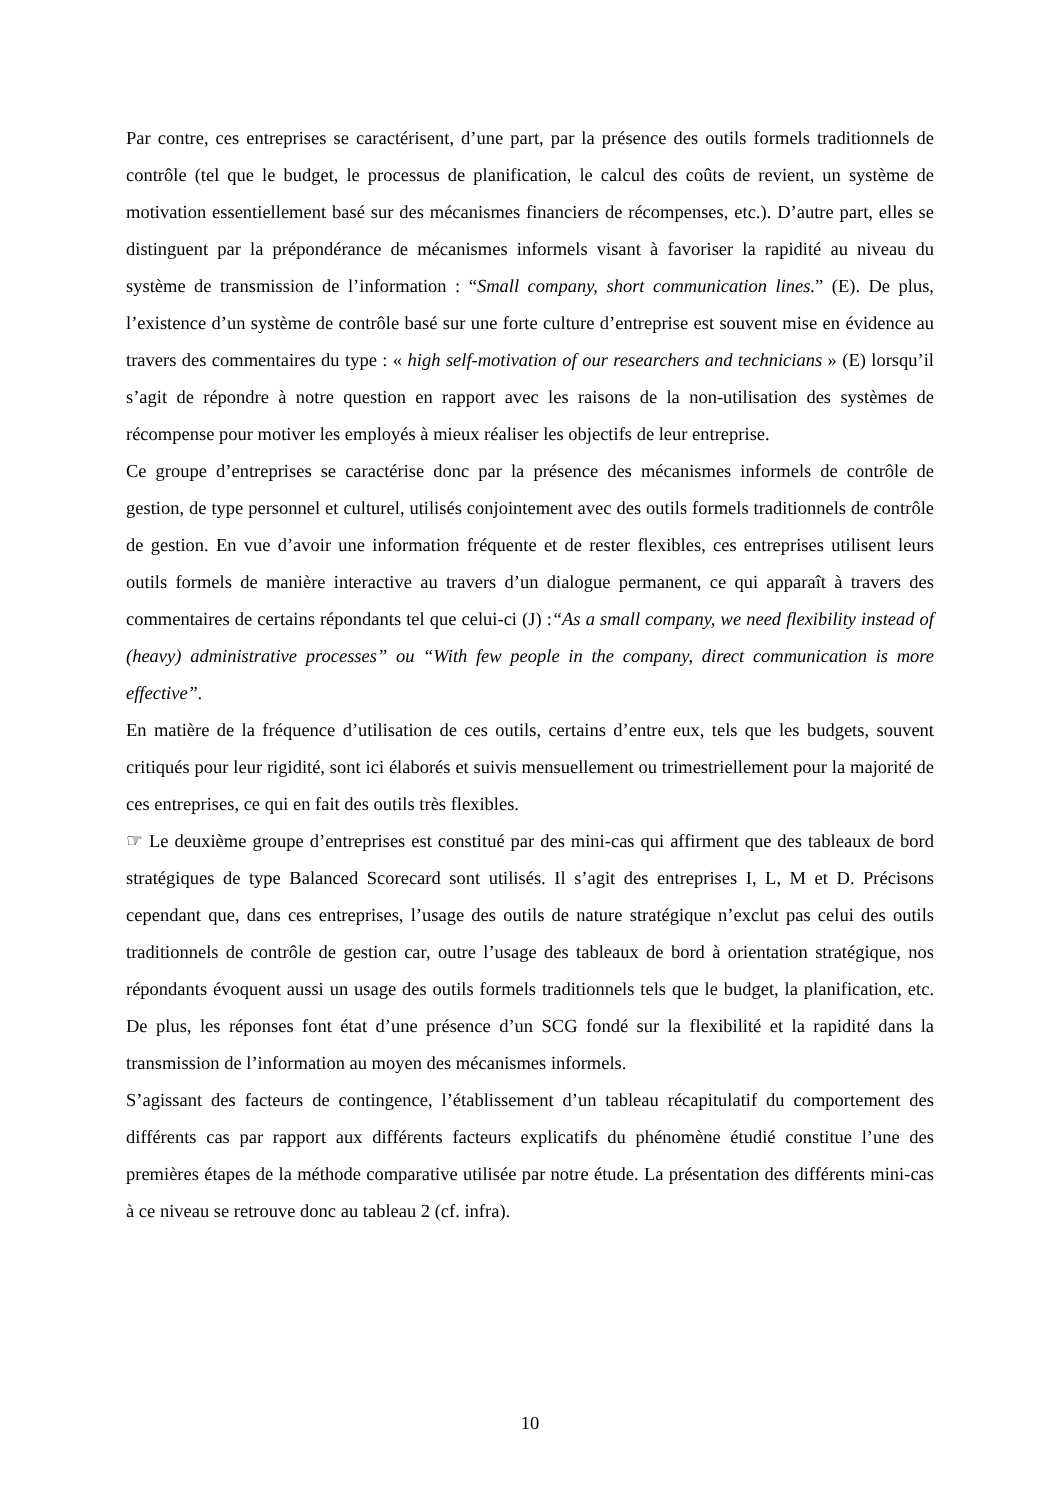Par contre, ces entreprises se caractérisent, d’une part, par la présence des outils formels traditionnels de contrôle (tel que le budget, le processus de planification, le calcul des coûts de revient, un système de motivation essentiellement basé sur des mécanismes financiers de récompenses, etc.). D’autre part, elles se distinguent par la prépondérance de mécanismes informels visant à favoriser la rapidité au niveau du système de transmission de l’information : “Small company, short communication lines.” (E). De plus, l’existence d’un système de contrôle basé sur une forte culture d’entreprise est souvent mise en évidence au travers des commentaires du type : « high self-motivation of our researchers and technicians » (E) lorsqu’il s’agit de répondre à notre question en rapport avec les raisons de la non-utilisation des systèmes de récompense pour motiver les employés à mieux réaliser les objectifs de leur entreprise.
Ce groupe d’entreprises se caractérise donc par la présence des mécanismes informels de contrôle de gestion, de type personnel et culturel, utilisés conjointement avec des outils formels traditionnels de contrôle de gestion. En vue d’avoir une information fréquente et de rester flexibles, ces entreprises utilisent leurs outils formels de manière interactive au travers d’un dialogue permanent, ce qui apparaît à travers des commentaires de certains répondants tel que celui-ci (J) :“As a small company, we need flexibility instead of (heavy) administrative processes” ou “With few people in the company, direct communication is more effective”.
En matière de la fréquence d’utilisation de ces outils, certains d’entre eux, tels que les budgets, souvent critiqués pour leur rigidité, sont ici élaborés et suivis mensuellement ou trimestriellement pour la majorité de ces entreprises, ce qui en fait des outils très flexibles.
☞ Le deuxième groupe d’entreprises est constitué par des mini-cas qui affirment que des tableaux de bord stratégiques de type Balanced Scorecard sont utilisés. Il s’agit des entreprises I, L, M et D. Précisons cependant que, dans ces entreprises, l’usage des outils de nature stratégique n’exclut pas celui des outils traditionnels de contrôle de gestion car, outre l’usage des tableaux de bord à orientation stratégique, nos répondants évoquent aussi un usage des outils formels traditionnels tels que le budget, la planification, etc. De plus, les réponses font état d’une présence d’un SCG fondé sur la flexibilité et la rapidité dans la transmission de l’information au moyen des mécanismes informels.
S’agissant des facteurs de contingence, l’établissement d’un tableau récapitulatif du comportement des différents cas par rapport aux différents facteurs explicatifs du phénomène étudié constitue l’une des premières étapes de la méthode comparative utilisée par notre étude. La présentation des différents mini-cas à ce niveau se retrouve donc au tableau 2 (cf. infra).
10